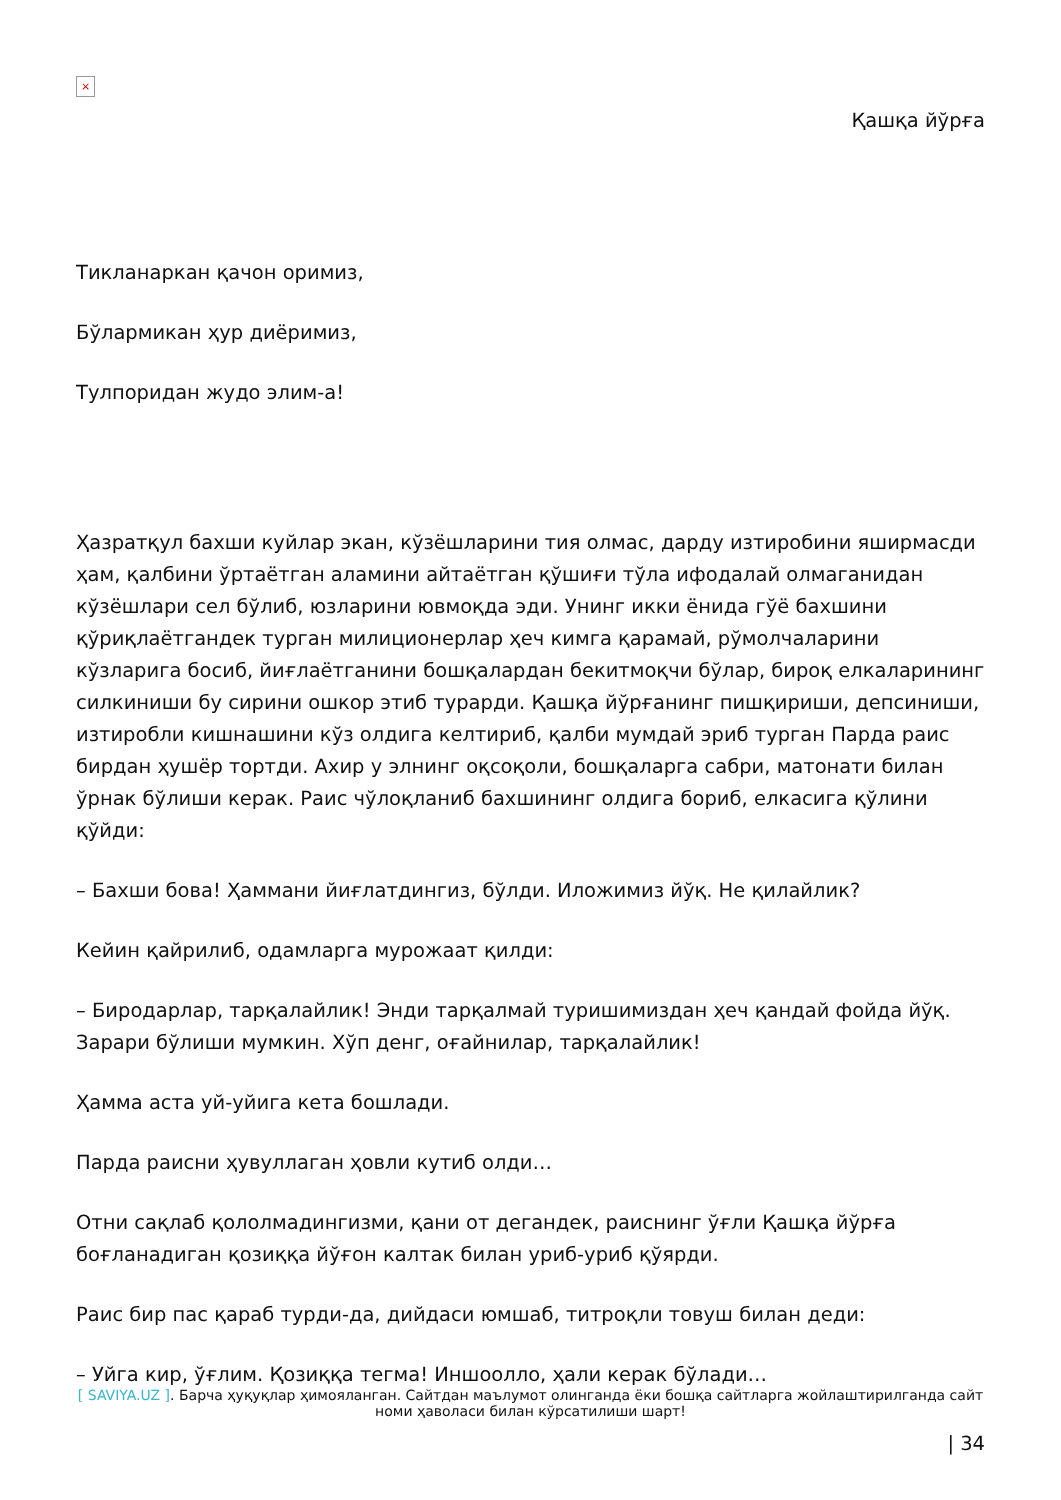×
Қашқа йўрға
Тикланаркан қачон оримиз,
Бўлармикан ҳур диёримиз,
Тулпоридан жудо элим-а!
Ҳазратқул бахши куйлар экан, кўзёшларини тия олмас, дарду изтиробини яширмасди ҳам, қалбини ўртаётган аламини айтаётган қўшиғи тўла ифодалай олмаганидан кўзёшлари сел бўлиб, юзларини ювмоқда эди. Унинг икки ёнида гўё бахшини қўриқлаётгандек турган милиционерлар ҳеч кимга қарамай, рўмолчаларини кўзларига босиб, йиғлаётганини бошқалардан бекитмоқчи бўлар, бироқ елкаларининг силкиниши бу сирини ошкор этиб турарди. Қашқа йўрғанинг пишқириши, депсиниши, изтиробли кишнашини кўз олдига келтириб, қалби мумдай эриб турган Парда раис бирдан ҳушёр тортди. Ахир у элнинг оқсоқоли, бошқаларга сабри, матонати билан ўрнак бўлиши керак. Раис чўлоқланиб бахшининг олдига бориб, елкасига қўлини қўйди:
– Бахши бова! Ҳаммани йиғлатдингиз, бўлди. Иложимиз йўқ. Не қилайлик?
Кейин қайрилиб, одамларга мурожаат қилди:
– Биродарлар, тарқалайлик! Энди тарқалмай туришимиздан ҳеч қандай фойда йўқ. Зарари бўлиши мумкин. Хўп денг, оғайнилар, тарқалайлик!
Ҳамма аста уй-уйига кета бошлади.
Парда раисни ҳувуллаган ҳовли кутиб олди…
Отни сақлаб қололмадингизми, қани от дегандек, раиснинг ўғли Қашқа йўрға боғланадиган қозиққа йўғон калтак билан уриб-уриб қўярди.
Раис бир пас қараб турди-да, дийдаси юмшаб, титроқли товуш билан деди:
– Уйга кир, ўғлим. Қозиққа тегма! Иншоолло, ҳали керак бўлади…
[ SAVIYA.UZ ]. Барча ҳуқуқлар ҳимояланган. Сайтдан маълумот олинганда ёки бошқа сайтларга жойлаштирилганда сайт номи ҳаволаси билан кўрсатилиши шарт!
| 34